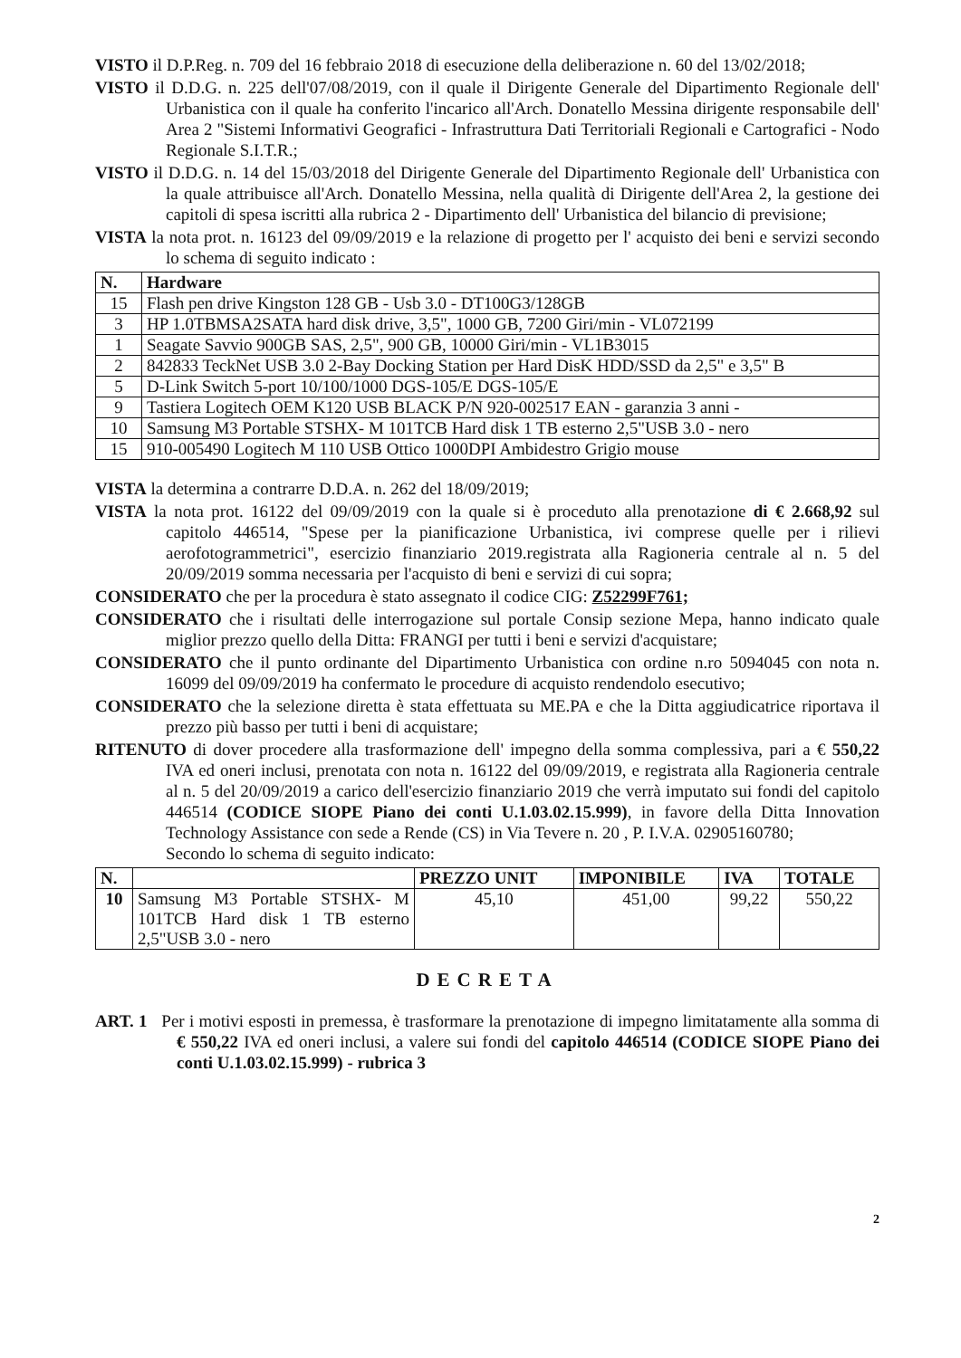VISTO il D.P.Reg. n. 709 del 16 febbraio 2018 di esecuzione della deliberazione n. 60 del 13/02/2018;
VISTO il D.D.G. n. 225 dell'07/08/2019, con il quale il Dirigente Generale del Dipartimento Regionale dell' Urbanistica con il quale ha conferito l'incarico all'Arch. Donatello Messina dirigente responsabile dell' Area 2 "Sistemi Informativi Geografici - Infrastruttura Dati Territoriali Regionali e Cartografici - Nodo Regionale S.I.T.R.;
VISTO il D.D.G. n. 14 del 15/03/2018 del Dirigente Generale del Dipartimento Regionale dell' Urbanistica con la quale attribuisce all'Arch. Donatello Messina, nella qualità di Dirigente dell'Area 2, la gestione dei capitoli di spesa iscritti alla rubrica 2 - Dipartimento dell' Urbanistica del bilancio di previsione;
VISTA la nota prot. n. 16123 del 09/09/2019 e la relazione di progetto per l' acquisto dei beni e servizi secondo lo schema di seguito indicato :
| N. | Hardware |
| --- | --- |
| 15 | Flash pen drive Kingston 128 GB - Usb 3.0 - DT100G3/128GB |
| 3 | HP 1.0TBMSA2SATA hard disk drive, 3,5", 1000 GB, 7200 Giri/min - VL072199 |
| 1 | Seagate Savvio 900GB SAS, 2,5", 900 GB, 10000 Giri/min - VL1B3015 |
| 2 | 842833 TeckNet USB 3.0 2-Bay Docking Station per Hard DisK HDD/SSD da 2,5" e 3,5" B |
| 5 | D-Link Switch 5-port 10/100/1000 DGS-105/E DGS-105/E |
| 9 | Tastiera Logitech OEM K120 USB BLACK P/N 920-002517 EAN - garanzia 3 anni - |
| 10 | Samsung M3 Portable STSHX- M 101TCB Hard disk 1 TB esterno 2,5"USB 3.0 - nero |
| 15 | 910-005490 Logitech M 110 USB Ottico 1000DPI Ambidestro Grigio mouse |
VISTA la determina a contrarre D.D.A. n. 262 del 18/09/2019;
VISTA la nota prot. 16122 del 09/09/2019 con la quale si è proceduto alla prenotazione di € 2.668,92 sul capitolo 446514, "Spese per la pianificazione Urbanistica, ivi comprese quelle per i rilievi aerofotogrammetrici", esercizio finanziario 2019.registrata alla Ragioneria centrale al n. 5 del 20/09/2019 somma necessaria per l'acquisto di beni e servizi di cui sopra;
CONSIDERATO che per la procedura è stato assegnato il codice CIG: Z52299F761;
CONSIDERATO che i risultati delle interrogazione sul portale Consip sezione Mepa, hanno indicato quale miglior prezzo quello della Ditta: FRANGI per tutti i beni e servizi d'acquistare;
CONSIDERATO che il punto ordinante del Dipartimento Urbanistica con ordine n.ro 5094045 con nota n. 16099 del 09/09/2019 ha confermato le procedure di acquisto rendendolo esecutivo;
CONSIDERATO che la selezione diretta è stata effettuata su ME.PA e che la Ditta aggiudicatrice riportava il prezzo più basso per tutti i beni di acquistare;
RITENUTO di dover procedere alla trasformazione dell' impegno della somma complessiva, pari a € 550,22 IVA ed oneri inclusi, prenotata con nota n. 16122 del 09/09/2019, e registrata alla Ragioneria centrale al n. 5 del 20/09/2019 a carico dell'esercizio finanziario 2019 che verrà imputato sui fondi del capitolo 446514 (CODICE SIOPE Piano dei conti U.1.03.02.15.999), in favore della Ditta Innovation Technology Assistance con sede a Rende (CS) in Via Tevere n. 20 , P. I.V.A. 02905160780;
Secondo lo schema di seguito indicato:
| N. | | PREZZO UNIT | IMPONIBILE | IVA | TOTALE |
| --- | --- | --- | --- | --- | --- |
| 10 | Samsung M3 Portable STSHX- M 101TCB Hard disk 1 TB esterno 2,5"USB 3.0 - nero | 45,10 | 451,00 | 99,22 | 550,22 |
DECRETA
ART. 1 Per i motivi esposti in premessa, è trasformare la prenotazione di impegno limitatamente alla somma di € 550,22 IVA ed oneri inclusi, a valere sui fondi del capitolo 446514 (CODICE SIOPE Piano dei conti U.1.03.02.15.999) - rubrica 3
2